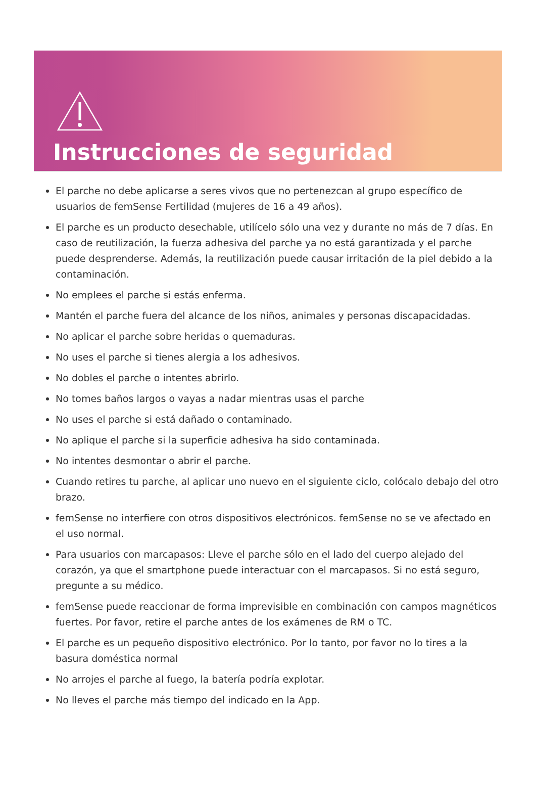Instrucciones de seguridad
El parche no debe aplicarse a seres vivos que no pertenezcan al grupo específico de usuarios de femSense Fertilidad (mujeres de 16 a 49 años).
El parche es un producto desechable, utilícelo sólo una vez y durante no más de 7 días. En caso de reutilización, la fuerza adhesiva del parche ya no está garantizada y el parche puede desprenderse. Además, la reutilización puede causar irritación de la piel debido a la contaminación.
No emplees el parche si estás enferma.
Mantén el parche fuera del alcance de los niños, animales y personas discapacidadas.
No aplicar el parche sobre heridas o quemaduras.
No uses el parche si tienes alergia a los adhesivos.
No dobles el parche o intentes abrirlo.
No tomes baños largos o vayas a nadar mientras usas el parche
No uses el parche si está dañado o contaminado.
No aplique el parche si la superficie adhesiva ha sido contaminada.
No intentes desmontar o abrir el parche.
Cuando retires tu parche, al aplicar uno nuevo en el siguiente ciclo, colócalo debajo del otro brazo.
femSense no interfiere con otros dispositivos electrónicos. femSense no se ve afectado en el uso normal.
Para usuarios con marcapasos: Lleve el parche sólo en el lado del cuerpo alejado del corazón, ya que el smartphone puede interactuar con el marcapasos. Si no está seguro, pregunte a su médico.
femSense puede reaccionar de forma imprevisible en combinación con campos magnéticos fuertes. Por favor, retire el parche antes de los exámenes de RM o TC.
El parche es un pequeño dispositivo electrónico. Por lo tanto, por favor no lo tires a la basura doméstica normal
No arrojes el parche al fuego, la batería podría explotar.
No lleves el parche más tiempo del indicado en la App.